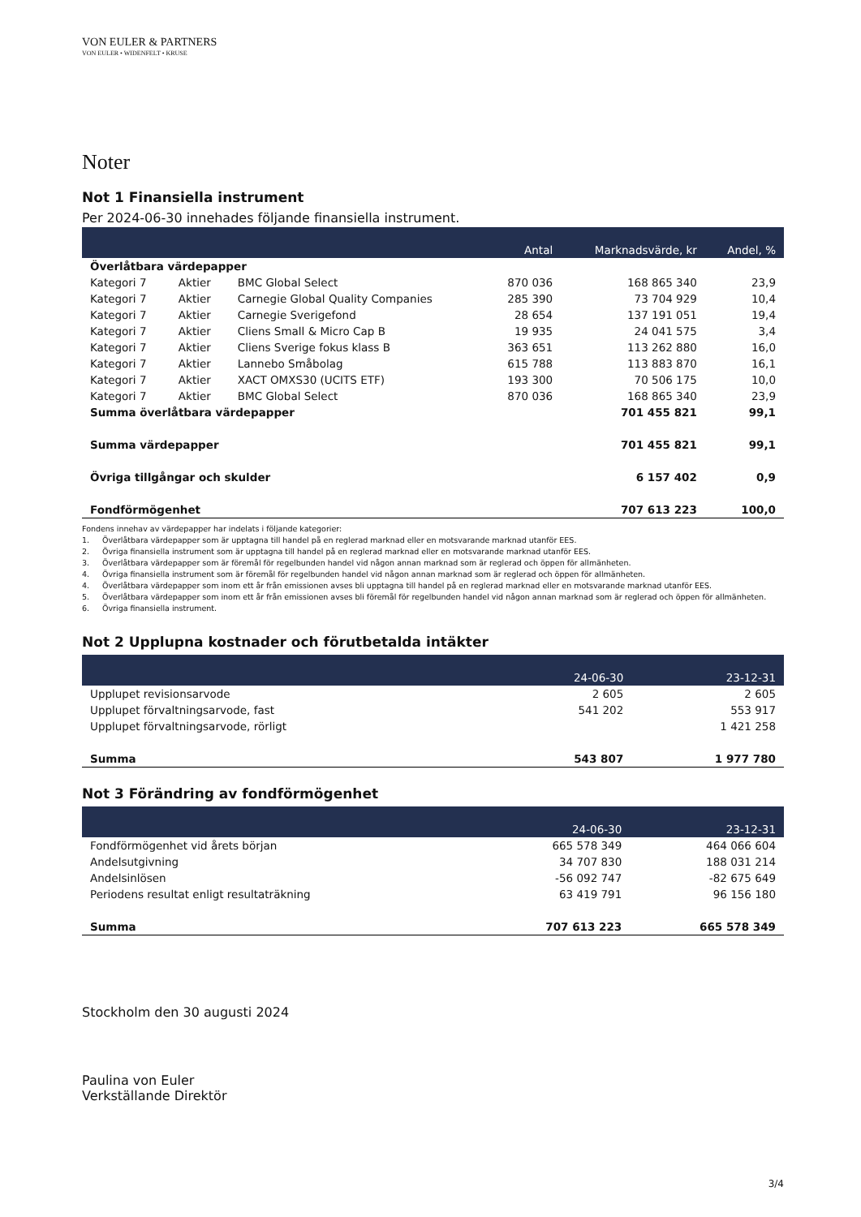VON EULER & PARTNERS
VON EULER • WIDENFELT • KRUSE
Noter
Not 1 Finansiella instrument
Per 2024-06-30 innehades följande finansiella instrument.
| | | | Antal | Marknadsvärde, kr | Andel, % |
| --- | --- | --- | --- | --- | --- |
| Överlåtbara värdepapper | | | | | |
| Kategori 7 | Aktier | BMC Global Select | 870 036 | 168 865 340 | 23,9 |
| Kategori 7 | Aktier | Carnegie Global Quality Companies | 285 390 | 73 704 929 | 10,4 |
| Kategori 7 | Aktier | Carnegie Sverigefond | 28 654 | 137 191 051 | 19,4 |
| Kategori 7 | Aktier | Cliens Small & Micro Cap B | 19 935 | 24 041 575 | 3,4 |
| Kategori 7 | Aktier | Cliens Sverige fokus klass B | 363 651 | 113 262 880 | 16,0 |
| Kategori 7 | Aktier | Lannebo Småbolag | 615 788 | 113 883 870 | 16,1 |
| Kategori 7 | Aktier | XACT OMXS30 (UCITS ETF) | 193 300 | 70 506 175 | 10,0 |
| Kategori 7 | Aktier | BMC Global Select | 870 036 | 168 865 340 | 23,9 |
| Summa överlåtbara värdepapper | | | | 701 455 821 | 99,1 |
| Summa värdepapper | | | | 701 455 821 | 99,1 |
| Övriga tillgångar och skulder | | | | 6 157 402 | 0,9 |
| Fondförmögenhet | | | | 707 613 223 | 100,0 |
Fondens innehav av värdepapper har indelats i följande kategorier:
1. Överlåtbara värdepapper som är upptagna till handel på en reglerad marknad eller en motsvarande marknad utanför EES.
2. Övriga finansiella instrument som är upptagna till handel på en reglerad marknad eller en motsvarande marknad utanför EES.
3. Överlåtbara värdepapper som är föremål för regelbunden handel vid någon annan marknad som är reglerad och öppen för allmänheten.
4. Övriga finansiella instrument som är föremål för regelbunden handel vid någon annan marknad som är reglerad och öppen för allmänheten.
4. Överlåtbara värdepapper som inom ett år från emissionen avses bli upptagna till handel på en reglerad marknad eller en motsvarande marknad utanför EES.
5. Överlåtbara värdepapper som inom ett år från emissionen avses bli föremål för regelbunden handel vid någon annan marknad som är reglerad och öppen för allmänheten.
6. Övriga finansiella instrument.
Not 2 Upplupna kostnader och förutbetalda intäkter
| | 24-06-30 | 23-12-31 |
| --- | --- | --- |
| Upplupet revisionsarvode | 2 605 | 2 605 |
| Upplupet förvaltningsarvode, fast | 541 202 | 553 917 |
| Upplupet förvaltningsarvode, rörligt | | 1 421 258 |
| Summa | 543 807 | 1 977 780 |
Not 3 Förändring av fondförmögenhet
| | 24-06-30 | 23-12-31 |
| --- | --- | --- |
| Fondförmögenhet vid årets början | 665 578 349 | 464 066 604 |
| Andelsutgivning | 34 707 830 | 188 031 214 |
| Andelsinlösen | -56 092 747 | -82 675 649 |
| Periodens resultat enligt resultaträkning | 63 419 791 | 96 156 180 |
| Summa | 707 613 223 | 665 578 349 |
Stockholm den 30 augusti 2024
Paulina von Euler
Verkställande Direktör
3/4